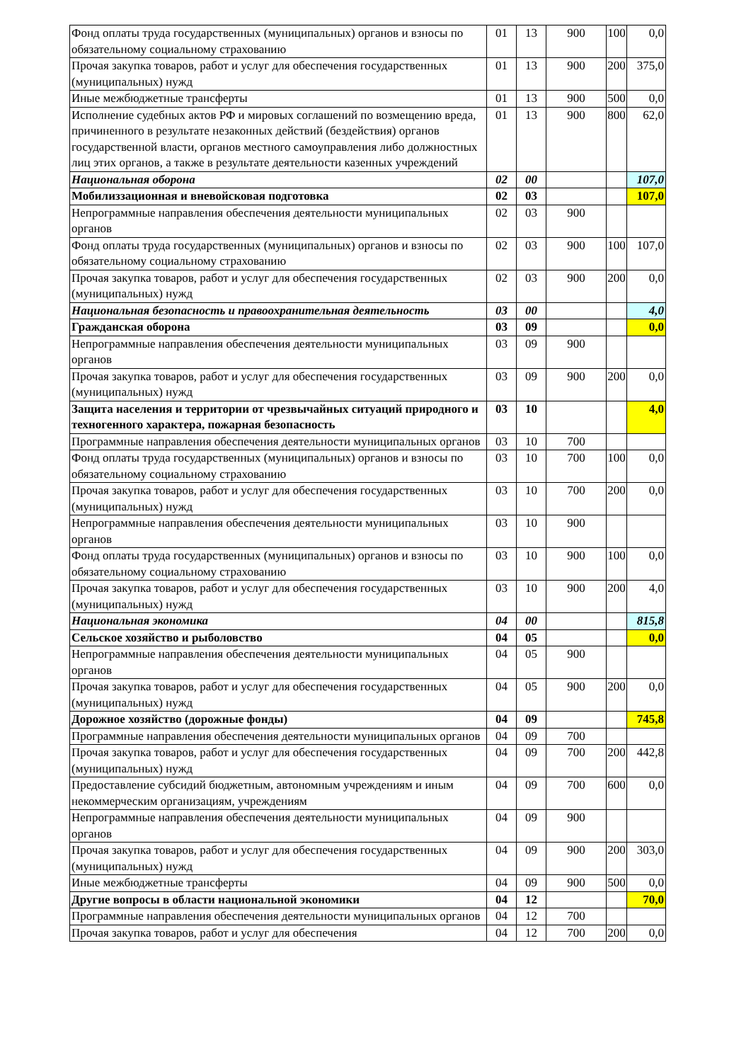| Фонд оплаты труда государственных (муниципальных) органов и взносы по обязательному социальному страхованию | 01 | 13 | 900 | 100 | 0,0 |
| Прочая закупка товаров, работ и услуг для обеспечения государственных (муниципальных) нужд | 01 | 13 | 900 | 200 | 375,0 |
| Иные межбюджетные трансферты | 01 | 13 | 900 | 500 | 0,0 |
| Исполнение судебных актов РФ и мировых соглашений по возмещению вреда, причиненного в результате незаконных действий (бездействия) органов государственной власти, органов местного самоуправления либо должностных лиц этих органов, а также в результате деятельности казенных учреждений | 01 | 13 | 900 | 800 | 62,0 |
| Национальная оборона | 02 | 00 | | | 107,0 |
| Мобилиззационная и вневойсковая подготовка | 02 | 03 | | | 107,0 |
| Непрограммные направления обеспечения деятельности муниципальных органов | 02 | 03 | 900 | | |
| Фонд оплаты труда государственных (муниципальных) органов и взносы по обязательному социальному страхованию | 02 | 03 | 900 | 100 | 107,0 |
| Прочая закупка товаров, работ и услуг для обеспечения государственных (муниципальных) нужд | 02 | 03 | 900 | 200 | 0,0 |
| Национальная безопасность и правоохранительная деятельность | 03 | 00 | | | 4,0 |
| Гражданская оборона | 03 | 09 | | | 0,0 |
| Непрограммные направления обеспечения деятельности муниципальных органов | 03 | 09 | 900 | | |
| Прочая закупка товаров, работ и услуг для обеспечения государственных (муниципальных) нужд | 03 | 09 | 900 | 200 | 0,0 |
| Защита населения и территории от чрезвычайных ситуаций природного и техногенного характера, пожарная безопасность | 03 | 10 | | | 4,0 |
| Программные направления обеспечения деятельности муниципальных органов | 03 | 10 | 700 | | |
| Фонд оплаты труда государственных (муниципальных) органов и взносы по обязательному социальному страхованию | 03 | 10 | 700 | 100 | 0,0 |
| Прочая закупка товаров, работ и услуг для обеспечения государственных (муниципальных) нужд | 03 | 10 | 700 | 200 | 0,0 |
| Непрограммные направления обеспечения деятельности муниципальных органов | 03 | 10 | 900 | | |
| Фонд оплаты труда государственных (муниципальных) органов и взносы по обязательному социальному страхованию | 03 | 10 | 900 | 100 | 0,0 |
| Прочая закупка товаров, работ и услуг для обеспечения государственных (муниципальных) нужд | 03 | 10 | 900 | 200 | 4,0 |
| Национальная экономика | 04 | 00 | | | 815,8 |
| Сельское хозяйство и рыболовство | 04 | 05 | | | 0,0 |
| Непрограммные направления обеспечения деятельности муниципальных органов | 04 | 05 | 900 | | |
| Прочая закупка товаров, работ и услуг для обеспечения государственных (муниципальных) нужд | 04 | 05 | 900 | 200 | 0,0 |
| Дорожное хозяйство (дорожные фонды) | 04 | 09 | | | 745,8 |
| Программные направления обеспечения деятельности муниципальных органов | 04 | 09 | 700 | | |
| Прочая закупка товаров, работ и услуг для обеспечения государственных (муниципальных) нужд | 04 | 09 | 700 | 200 | 442,8 |
| Предоставление субсидий бюджетным, автономным учреждениям и иным некоммерческим организациям, учреждениям | 04 | 09 | 700 | 600 | 0,0 |
| Непрограммные направления обеспечения деятельности муниципальных органов | 04 | 09 | 900 | | |
| Прочая закупка товаров, работ и услуг для обеспечения государственных (муниципальных) нужд | 04 | 09 | 900 | 200 | 303,0 |
| Иные межбюджетные трансферты | 04 | 09 | 900 | 500 | 0,0 |
| Другие вопросы в области национальной экономики | 04 | 12 | | | 70,0 |
| Программные направления обеспечения деятельности муниципальных органов | 04 | 12 | 700 | | |
| Прочая закупка товаров, работ и услуг для обеспечения | 04 | 12 | 700 | 200 | 0,0 |